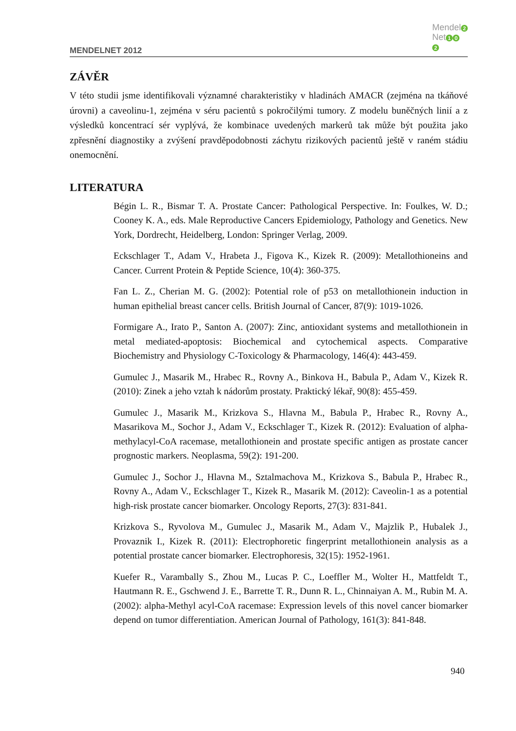MENDELNET 2012
Mendel 2
Net 1 0
2
ZÁVĚR
V této studii jsme identifikovali významné charakteristiky v hladinách AMACR (zejména na tkáňové úrovni) a caveolinu-1, zejména v séru pacientů s pokročilými tumory. Z modelu buněčných linií a z výsledků koncentrací sér vyplývá, že kombinace uvedených markerů tak může být použita jako zpřesnění diagnostiky a zvýšení pravděpodobnosti záchytu rizikových pacientů ještě v raném stádiu onemocnění.
LITERATURA
Bégin L. R., Bismar T. A. Prostate Cancer: Pathological Perspective. In: Foulkes, W. D.; Cooney K. A., eds. Male Reproductive Cancers Epidemiology, Pathology and Genetics. New York, Dordrecht, Heidelberg, London: Springer Verlag, 2009.
Eckschlager T., Adam V., Hrabeta J., Figova K., Kizek R. (2009): Metallothioneins and Cancer. Current Protein & Peptide Science, 10(4): 360-375.
Fan L. Z., Cherian M. G. (2002): Potential role of p53 on metallothionein induction in human epithelial breast cancer cells. British Journal of Cancer, 87(9): 1019-1026.
Formigare A., Irato P., Santon A. (2007): Zinc, antioxidant systems and metallothionein in metal mediated-apoptosis: Biochemical and cytochemical aspects. Comparative Biochemistry and Physiology C-Toxicology & Pharmacology, 146(4): 443-459.
Gumulec J., Masarik M., Hrabec R., Rovny A., Binkova H., Babula P., Adam V., Kizek R. (2010): Zinek a jeho vztah k nádorům prostaty. Praktický lékař, 90(8): 455-459.
Gumulec J., Masarik M., Krizkova S., Hlavna M., Babula P., Hrabec R., Rovny A., Masarikova M., Sochor J., Adam V., Eckschlager T., Kizek R. (2012): Evaluation of alpha-methylacyl-CoA racemase, metallothionein and prostate specific antigen as prostate cancer prognostic markers. Neoplasma, 59(2): 191-200.
Gumulec J., Sochor J., Hlavna M., Sztalmachova M., Krizkova S., Babula P., Hrabec R., Rovny A., Adam V., Eckschlager T., Kizek R., Masarik M. (2012): Caveolin-1 as a potential high-risk prostate cancer biomarker. Oncology Reports, 27(3): 831-841.
Krizkova S., Ryvolova M., Gumulec J., Masarik M., Adam V., Majzlik P., Hubalek J., Provaznik I., Kizek R. (2011): Electrophoretic fingerprint metallothionein analysis as a potential prostate cancer biomarker. Electrophoresis, 32(15): 1952-1961.
Kuefer R., Varambally S., Zhou M., Lucas P. C., Loeffler M., Wolter H., Mattfeldt T., Hautmann R. E., Gschwend J. E., Barrette T. R., Dunn R. L., Chinnaiyan A. M., Rubin M. A. (2002): alpha-Methyl acyl-CoA racemase: Expression levels of this novel cancer biomarker depend on tumor differentiation. American Journal of Pathology, 161(3): 841-848.
940